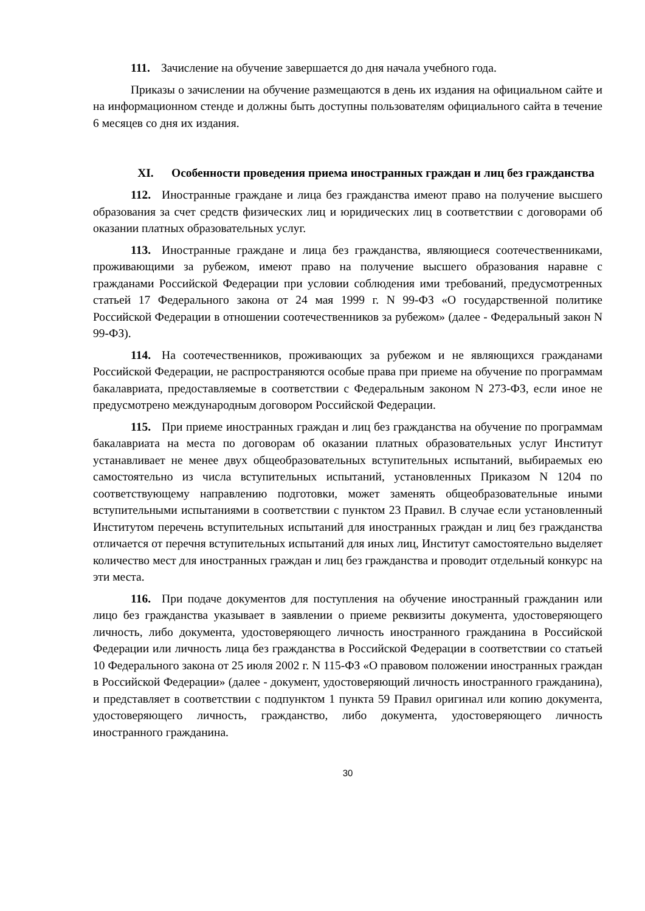111. Зачисление на обучение завершается до дня начала учебного года.
Приказы о зачислении на обучение размещаются в день их издания на официальном сайте и на информационном стенде и должны быть доступны пользователям официального сайта в течение 6 месяцев со дня их издания.
XI. Особенности проведения приема иностранных граждан и лиц без гражданства
112. Иностранные граждане и лица без гражданства имеют право на получение высшего образования за счет средств физических лиц и юридических лиц в соответствии с договорами об оказании платных образовательных услуг.
113. Иностранные граждане и лица без гражданства, являющиеся соотечественниками, проживающими за рубежом, имеют право на получение высшего образования наравне с гражданами Российской Федерации при условии соблюдения ими требований, предусмотренных статьей 17 Федерального закона от 24 мая 1999 г. N 99-ФЗ «О государственной политике Российской Федерации в отношении соотечественников за рубежом» (далее - Федеральный закон N 99-ФЗ).
114. На соотечественников, проживающих за рубежом и не являющихся гражданами Российской Федерации, не распространяются особые права при приеме на обучение по программам бакалавриата, предоставляемые в соответствии с Федеральным законом N 273-ФЗ, если иное не предусмотрено международным договором Российской Федерации.
115. При приеме иностранных граждан и лиц без гражданства на обучение по программам бакалавриата на места по договорам об оказании платных образовательных услуг Институт устанавливает не менее двух общеобразовательных вступительных испытаний, выбираемых ею самостоятельно из числа вступительных испытаний, установленных Приказом N 1204 по соответствующему направлению подготовки, может заменять общеобразовательные иными вступительными испытаниями в соответствии с пунктом 23 Правил. В случае если установленный Институтом перечень вступительных испытаний для иностранных граждан и лиц без гражданства отличается от перечня вступительных испытаний для иных лиц, Институт самостоятельно выделяет количество мест для иностранных граждан и лиц без гражданства и проводит отдельный конкурс на эти места.
116. При подаче документов для поступления на обучение иностранный гражданин или лицо без гражданства указывает в заявлении о приеме реквизиты документа, удостоверяющего личность, либо документа, удостоверяющего личность иностранного гражданина в Российской Федерации или личность лица без гражданства в Российской Федерации в соответствии со статьей 10 Федерального закона от 25 июля 2002 г. N 115-ФЗ «О правовом положении иностранных граждан в Российской Федерации» (далее - документ, удостоверяющий личность иностранного гражданина), и представляет в соответствии с подпунктом 1 пункта 59 Правил оригинал или копию документа, удостоверяющего личность, гражданство, либо документа, удостоверяющего личность иностранного гражданина.
30